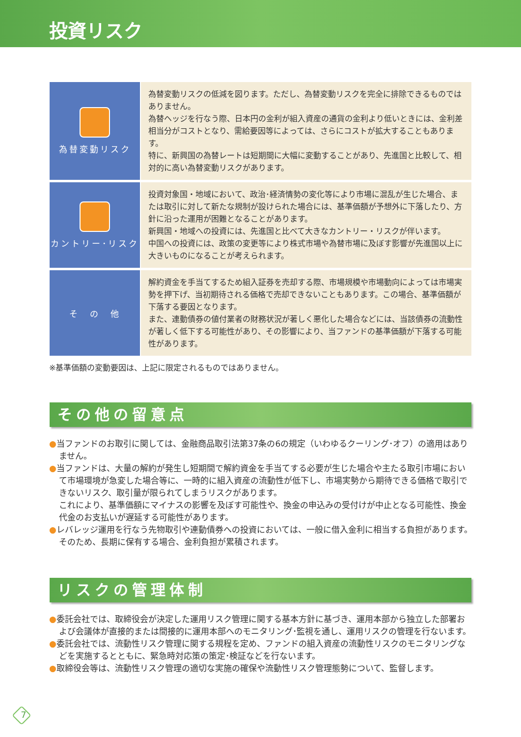投資リスク
| 為替変動リスク | 為替変動リスクの低減を図ります。ただし、為替変動リスクを完全に排除できるものではありません。 為替ヘッジを行なう際、日本円の金利が組入資産の通貨の金利より低いときには、金利差相当分がコストとなり、需給要因等によっては、さらにコストが拡大することもあります。 特に、新興国の為替レートは短期間に大幅に変動することがあり、先進国と比較して、相対的に高い為替変動リスクがあります。 |
| カントリー･リスク | 投資対象国・地域において、政治･経済情勢の変化等により市場に混乱が生じた場合、または取引に対して新たな規制が設けられた場合には、基準価額が予想外に下落したり、方針に沿った運用が困難となることがあります。 新興国・地域への投資には、先進国と比べて大きなカントリー・リスクが伴います。 中国への投資には、政策の変更等により株式市場や為替市場に及ぼす影響が先進国以上に大きいものになることが考えられます。 |
| そ の 他 | 解約資金を手当てするため組入証券を売却する際、市場規模や市場動向によっては市場実勢を押下げ、当初期待される価格で売却できないこともあります。この場合、基準価額が下落する要因となります。 また、連動債券の値付業者の財務状況が著しく悪化した場合などには、当該債券の流動性が著しく低下する可能性があり、その影響により、当ファンドの基準価額が下落する可能性があります。 |
※基準価額の変動要因は、上記に限定されるものではありません。
その他の留意点
●当ファンドのお取引に関しては、金融商品取引法第37条の6の規定（いわゆるクーリング･オフ）の適用はありません。
●当ファンドは、大量の解約が発生し短期間で解約資金を手当てする必要が生じた場合や主たる取引市場において市場環境が急変した場合等に、一時的に組入資産の流動性が低下し、市場実勢から期待できる価格で取引できないリスク、取引量が限られてしまうリスクがあります。
これにより、基準価額にマイナスの影響を及ぼす可能性や、換金の申込みの受付けが中止となる可能性、換金代金のお支払いが遅延する可能性があります。
●レバレッジ運用を行なう先物取引や連動債券への投資においては、一般に借入金利に相当する負担があります。そのため、長期に保有する場合、金利負担が累積されます。
リスクの管理体制
●委託会社では、取締役会が決定した運用リスク管理に関する基本方針に基づき、運用本部から独立した部署および会議体が直接的または間接的に運用本部へのモニタリング･監視を通し、運用リスクの管理を行ないます。
●委託会社では、流動性リスク管理に関する規程を定め、ファンドの組入資産の流動性リスクのモニタリングなどを実施するとともに、緊急時対応策の策定･検証などを行ないます。
●取締役会等は、流動性リスク管理の適切な実施の確保や流動性リスク管理態勢について、監督します。
7